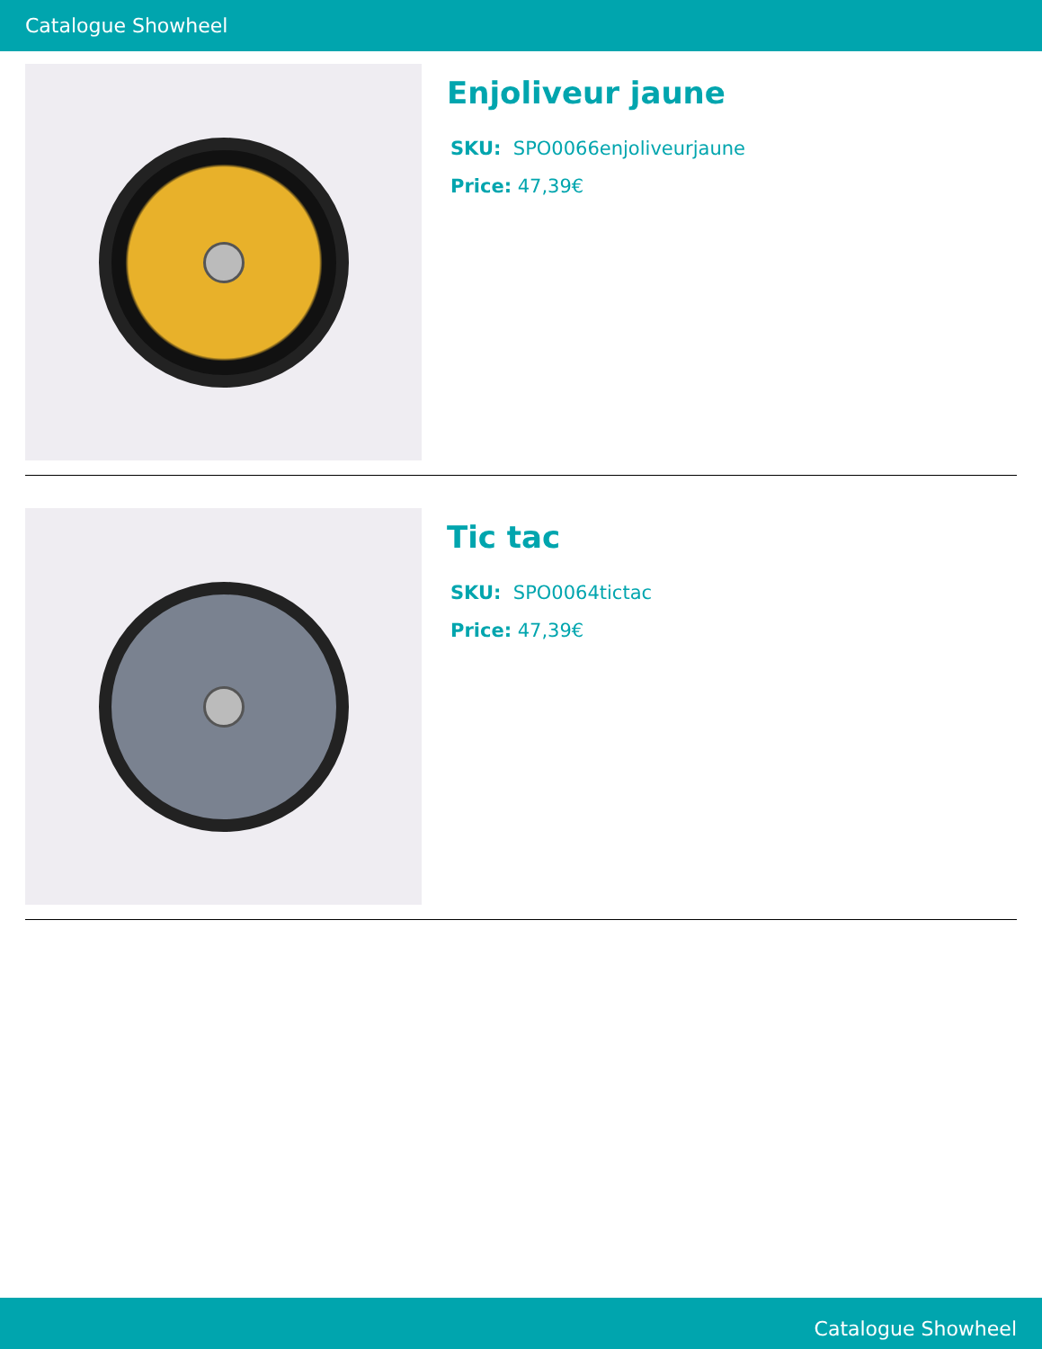Catalogue Showheel
Enjoliveur jaune
SKU: SPO0066enjoliveurjaune
Price: 47,39€
Tic tac
SKU: SPO0064tictac
Price: 47,39€
Catalogue Showheel